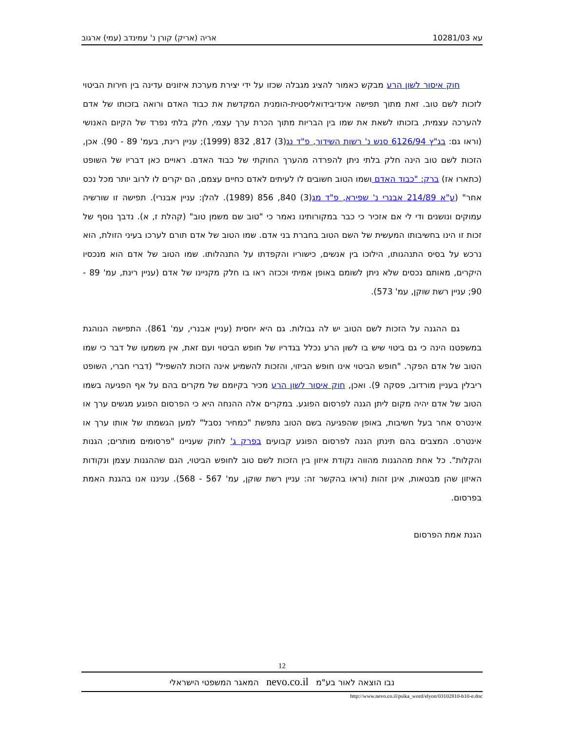עא 10281/03 אריה (אריק) קורן נ' עמינדב (עמי) ארגוב
חוק איסור לשון הרע מבקש כאמור להציג מגבלה שכזו על ידי יצירת מערכת איזונים עדינה בין חירות הביטוי לזכות לשם טוב. זאת מתוך תפישה אינדיבידואליסטית-הומנית המקדשת את כבוד האדם ורואה בזכותו של אדם להערכה עצמית, בזכותו לשאת את שמו בין הבריות מתוך הכרת ערך עצמי, חלק בלתי נפרד של הקיום האנושי (וראו גם: בג"ץ 6126/94 סנש נ' רשות השידור, פ"ד נג(3) 817, 832 (1999); עניין רינת, בעמ' 89 - 90). אכן, הזכות לשם טוב הינה חלק בלתי ניתן להפרדה מהערך החוקתי של כבוד האדם. ראויים כאן דבריו של השופט (כתארו אז) ברק: "כבוד האדם ושמו הטוב חשובים לו לעיתים לאדם כחיים עצמם, הם יקרים לו לרוב יותר מכל נכס אחר" (ע"א 214/89 אבנרי נ' שפירא, פ"ד מג(3) 840, 856 (1989). להלן: עניין אבנרי). תפישה זו שורשיה עמוקים ונושנים ודי לי אם אזכיר כי כבר במקורותינו נאמר כי "טוב שם משמן טוב" (קהלת ז, א). נדבך נוסף של זכות זו הינו בחשיבותו המעשית של השם הטוב בחברת בני אדם. שמו הטוב של אדם תורם לערכו בעיני הזולת, הוא נרכש על בסיס התנהגותו, הילוכו בין אנשים, כישוריו והקפדתו על התנהלותו. שמו הטוב של אדם הוא מנכסיו היקרים, מאותם נכסים שלא ניתן לשומם באופן אמיתי וככזה ראו בו חלק מקניינו של אדם (עניין רינת, עמ' 89 - 90; עניין רשת שוקן, עמ' 573).
גם ההגנה על הזכות לשם הטוב יש לה גבולות. גם היא יחסית (עניין אבנרי, עמ' 861). התפישה הנוהגת במשפטנו הינה כי גם ביטוי שיש בו לשון הרע נכלל בגדריו של חופש הביטוי ועם זאת, אין משמעו של דבר כי שמו הטוב של אדם הפקר. "חופש הביטוי אינו חופש הביזוי, והזכות להשמיע אינה הזכות להשפיל" (דברי חברי, השופט ריבלין בעניין מורדוב, פסקה 9). ואכן, חוק איסור לשון הרע מכיר בקיומם של מקרים בהם על אף הפגיעה בשמו הטוב של אדם יהיה מקום ליתן הגנה לפרסום הפוגע. במקרים אלה ההנחה היא כי הפרסום הפוגע מגשים ערך או אינטרס אחר בעל חשיבות, באופן שהפגיעה בשם הטוב נתפשת "כמחיר נסבל" למען הגשמתו של אותו ערך או אינטרס. המצבים בהם תינתן הגנה לפרסום הפוגע קבועים בפרק ג' לחוק שעניינו "פרסומים מותרים; הגנות והקלות". כל אחת מההגנות מהווה נקודת איזון בין הזכות לשם טוב לחופש הביטוי, הגם שההגנות עצמן ונקודות האיזון שהן מבטאות, אינן זהות (וראו בהקשר זה: עניין רשת שוקן, עמ' 567 - 568). עניננו אנו בהגנת האמת בפרסום.
הגנת אמת הפרסום
12
נבו הוצאה לאור בע"מ nevo.co.il המאגר המשפטי הישראלי
http://www.nevo.co.il/psika_word/elyon/03102810-b10-e.doc